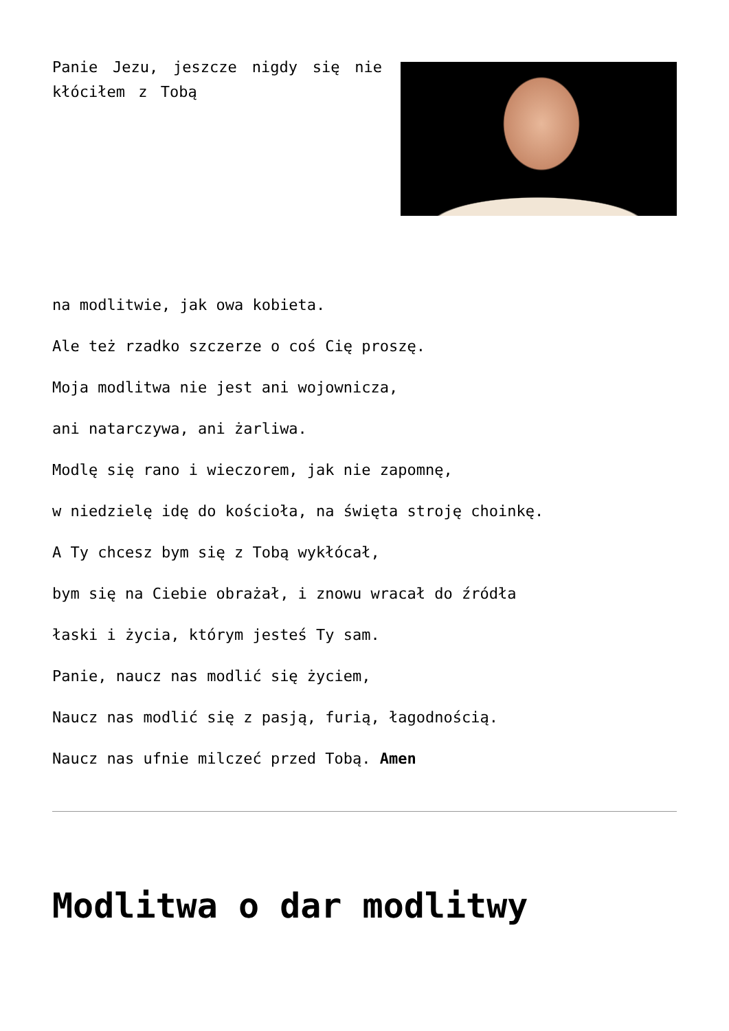Panie Jezu, jeszcze nigdy się nie kłóciłem z Tobą
na modlitwie, jak owa kobieta.
Ale też rzadko szczerze o coś Cię proszę.
Moja modlitwa nie jest ani wojownicza,
ani natarczywa, ani żarliwa.
Modlę się rano i wieczorem, jak nie zapomnę,
w niedzielę idę do kościoła, na święta stroję choinkę.
A Ty chcesz bym się z Tobą wykłócał,
bym się na Ciebie obrażał, i znowu wracał do źródła
łaski i życia, którym jesteś Ty sam.
Panie, naucz nas modlić się życiem,
Naucz nas modlić się z pasją, furią, łagodnością.
Naucz nas ufnie milczeć przed Tobą. Amen
Modlitwa o dar modlitwy